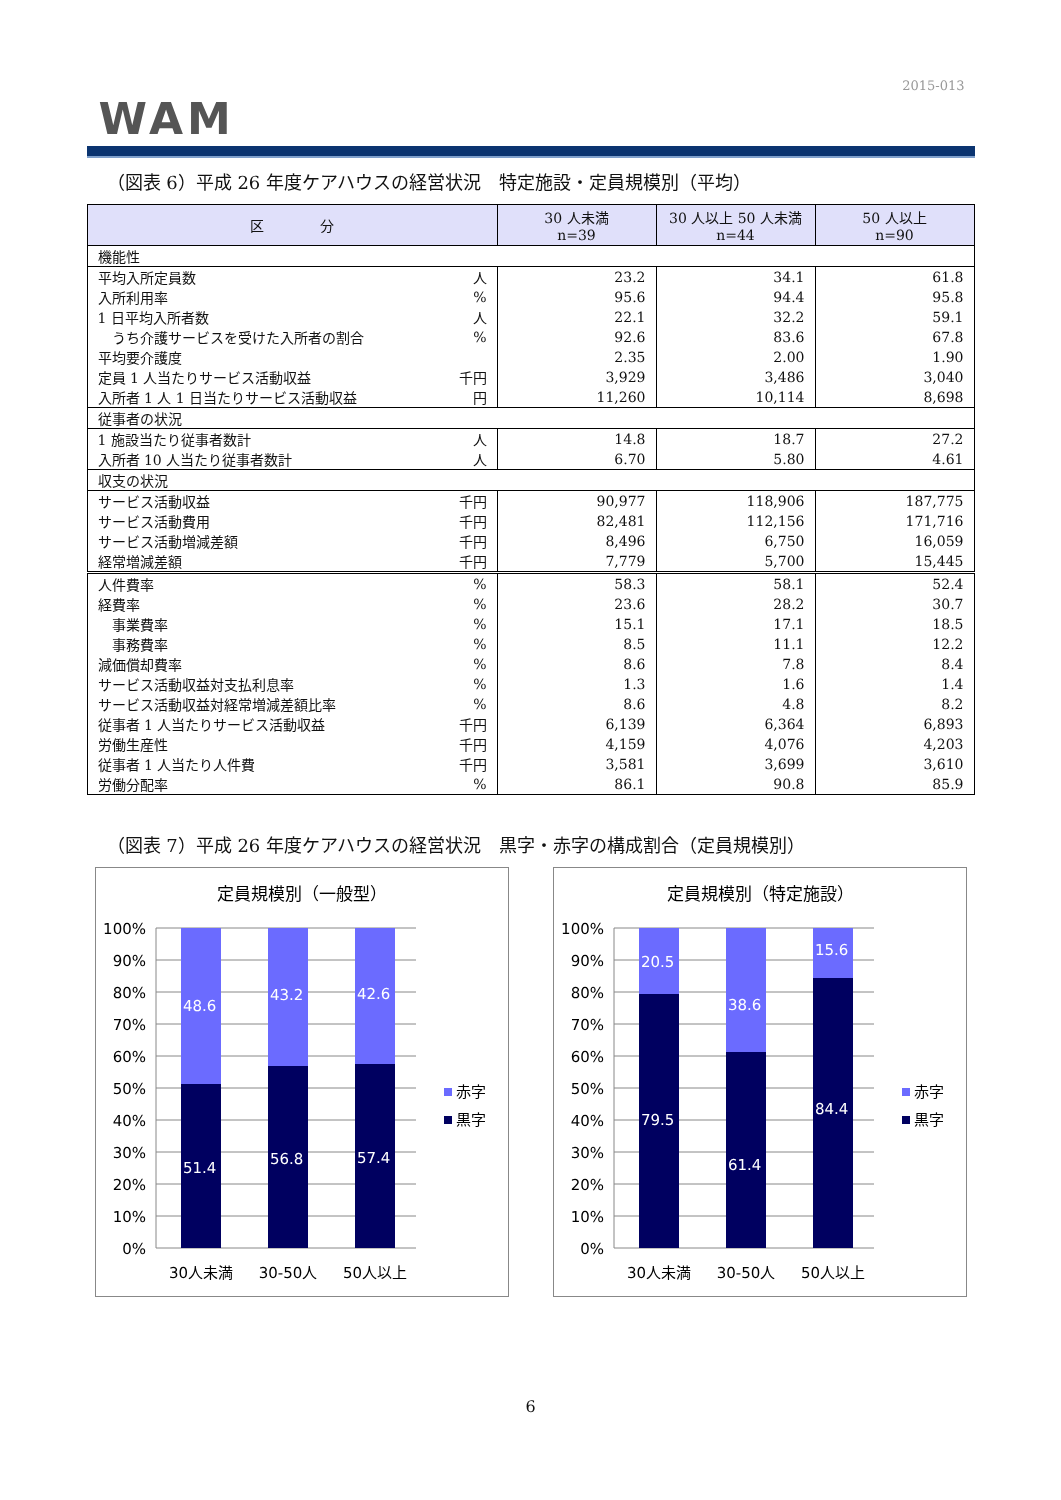2015-013
WAM
（図表 6）平成 26 年度ケアハウスの経営状況　特定施設・定員規模別（平均）
| 区 分 | | 30 人未満 n=39 | 30 人以上 50 人未満 n=44 | 50 人以上 n=90 |
| --- | --- | --- | --- | --- |
| 機能性 | | | | |
| 平均入所定員数 | 人 | 23.2 | 34.1 | 61.8 |
| 入所利用率 | % | 95.6 | 94.4 | 95.8 |
| 1 日平均入所者数 | 人 | 22.1 | 32.2 | 59.1 |
| うち介護サービスを受けた入所者の割合 | % | 92.6 | 83.6 | 67.8 |
| 平均要介護度 | | 2.35 | 2.00 | 1.90 |
| 定員 1 人当たりサービス活動収益 | 千円 | 3,929 | 3,486 | 3,040 |
| 入所者 1 人 1 日当たりサービス活動収益 | 円 | 11,260 | 10,114 | 8,698 |
| 従事者の状況 | | | | |
| 1 施設当たり従事者数計 | 人 | 14.8 | 18.7 | 27.2 |
| 入所者 10 人当たり従事者数計 | 人 | 6.70 | 5.80 | 4.61 |
| 収支の状況 | | | | |
| サービス活動収益 | 千円 | 90,977 | 118,906 | 187,775 |
| サービス活動費用 | 千円 | 82,481 | 112,156 | 171,716 |
| サービス活動増減差額 | 千円 | 8,496 | 6,750 | 16,059 |
| 経常増減差額 | 千円 | 7,779 | 5,700 | 15,445 |
| 人件費率 | % | 58.3 | 58.1 | 52.4 |
| 経費率 | % | 23.6 | 28.2 | 30.7 |
| 事業費率 | % | 15.1 | 17.1 | 18.5 |
| 事務費率 | % | 8.5 | 11.1 | 12.2 |
| 減価償却費率 | % | 8.6 | 7.8 | 8.4 |
| サービス活動収益対支払利息率 | % | 1.3 | 1.6 | 1.4 |
| サービス活動収益対経常増減差額比率 | % | 8.6 | 4.8 | 8.2 |
| 従事者 1 人当たりサービス活動収益 | 千円 | 6,139 | 6,364 | 6,893 |
| 労働生産性 | 千円 | 4,159 | 4,076 | 4,203 |
| 従事者 1 人当たり人件費 | 千円 | 3,581 | 3,699 | 3,610 |
| 労働分配率 | % | 86.1 | 90.8 | 85.9 |
（図表 7）平成 26 年度ケアハウスの経営状況　黒字・赤字の構成割合（定員規模別）
定員規模別（一般型）
100%
90%
80%
70%
60%
50%
40%
30%
20%
10%
0%
48.6
51.4
43.2
56.8
42.6
57.4
30人未満
30-50人
50人以上
赤字
黒字
定員規模別（特定施設）
100%
90%
80%
70%
60%
50%
40%
30%
20%
10%
0%
20.5
79.5
38.6
61.4
15.6
84.4
30人未満
30-50人
50人以上
赤字
黒字
6